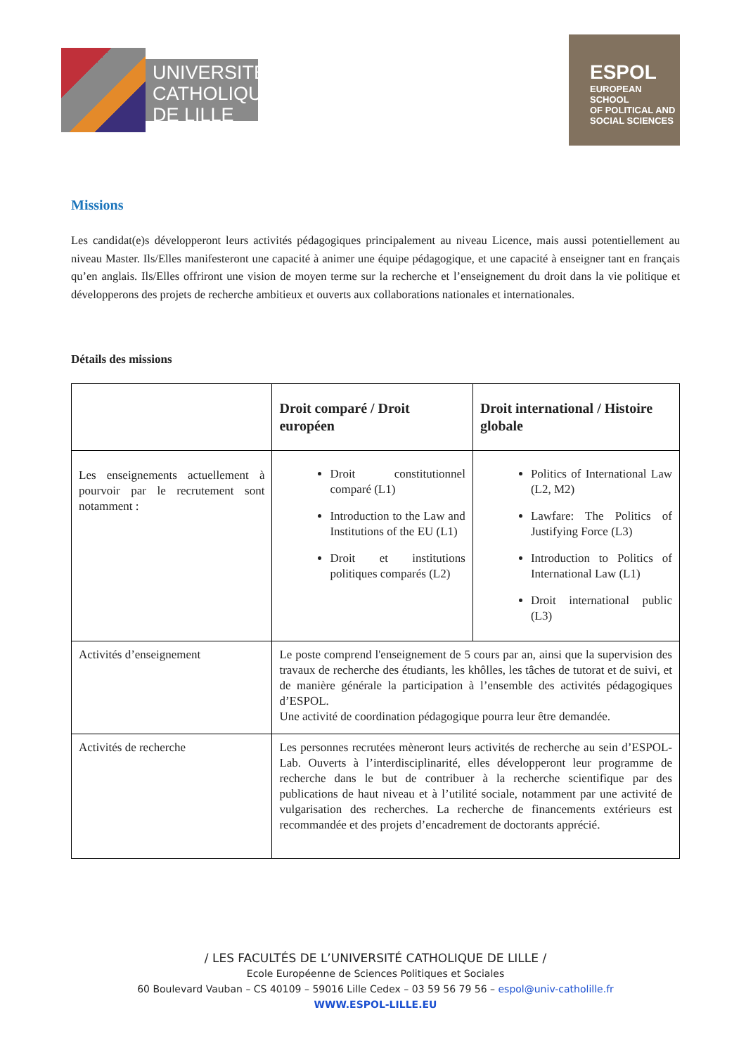UNIVERSITÉ CATHOLIQUE DE LILLE
ESPOL
EUROPEAN SCHOOL
OF POLITICAL AND
SOCIAL SCIENCES
Missions
Les candidat(e)s développeront leurs activités pédagogiques principalement au niveau Licence, mais aussi potentiellement au niveau Master. Ils/Elles manifesteront une capacité à animer une équipe pédagogique, et une capacité à enseigner tant en français qu’en anglais. Ils/Elles offriront une vision de moyen terme sur la recherche et l’enseignement du droit dans la vie politique et développerons des projets de recherche ambitieux et ouverts aux collaborations nationales et internationales.
Détails des missions
| | Droit comparé / Droit européen | Droit international / Histoire globale |
| --- | --- | --- |
| Les enseignements actuellement à pourvoir par le recrutement sont notamment : | Droit constitutionnel comparé (L1) Introduction to the Law and Institutions of the EU (L1) Droit et institutions politiques comparés (L2) | Politics of International Law (L2, M2) Lawfare: The Politics of Justifying Force (L3) Introduction to Politics of International Law (L1) Droit international public (L3) |
| Activités d’enseignement | Le poste comprend l'enseignement de 5 cours par an, ainsi que la supervision des travaux de recherche des étudiants, les khôlles, les tâches de tutorat et de suivi, et de manière générale la participation à l’ensemble des activités pédagogiques d’ESPOL. Une activité de coordination pédagogique pourra leur être demandée. | |
| Activités de recherche | Les personnes recrutées mèneront leurs activités de recherche au sein d’ESPOL-Lab. Ouverts à l’interdisciplinarité, elles développeront leur programme de recherche dans le but de contribuer à la recherche scientifique par des publications de haut niveau et à l’utilité sociale, notamment par une activité de vulgarisation des recherches. La recherche de financements extérieurs est recommandée et des projets d’encadrement de doctorants apprécié. | |
/ LES FACULTÉS DE L’UNIVERSITÉ CATHOLIQUE DE LILLE /
Ecole Européenne de Sciences Politiques et Sociales
60 Boulevard Vauban – CS 40109 – 59016 Lille Cedex – 03 59 56 79 56 – espol@univ-catholille.fr
WWW.ESPOL-LILLE.EU